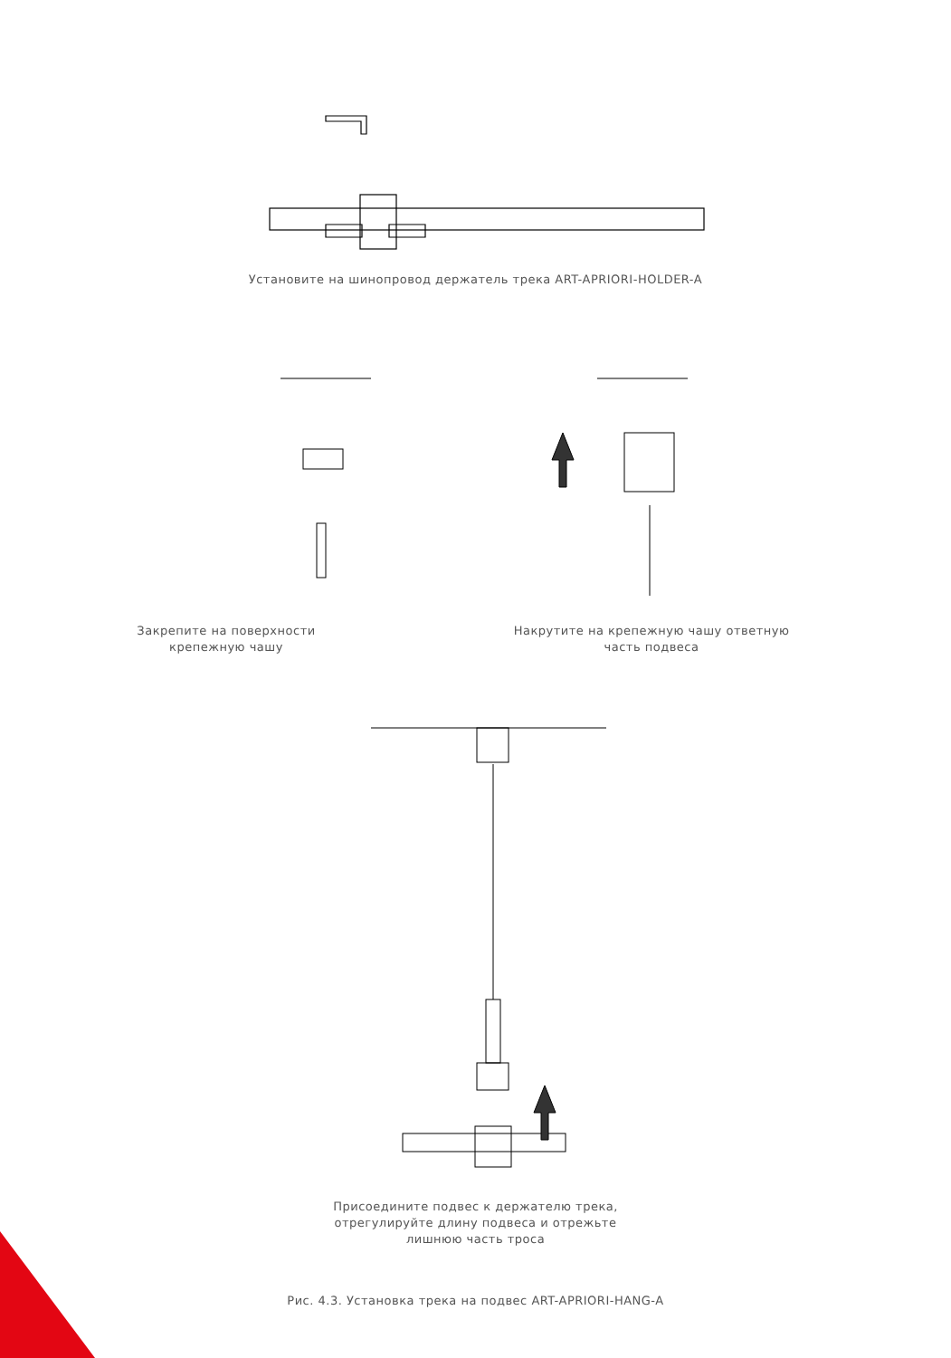Установите на шинопровод держатель трека ART-APRIORI-HOLDER-A
Закрепите на поверхности
крепежную чашу
Накрутите на крепежную чашу ответную
часть подвеса
Присоедините подвес к держателю трека,
отрегулируйте длину подвеса и отрежьте
лишнюю часть троса
Рис. 4.3. Установка трека на подвес ART-APRIORI-HANG-A